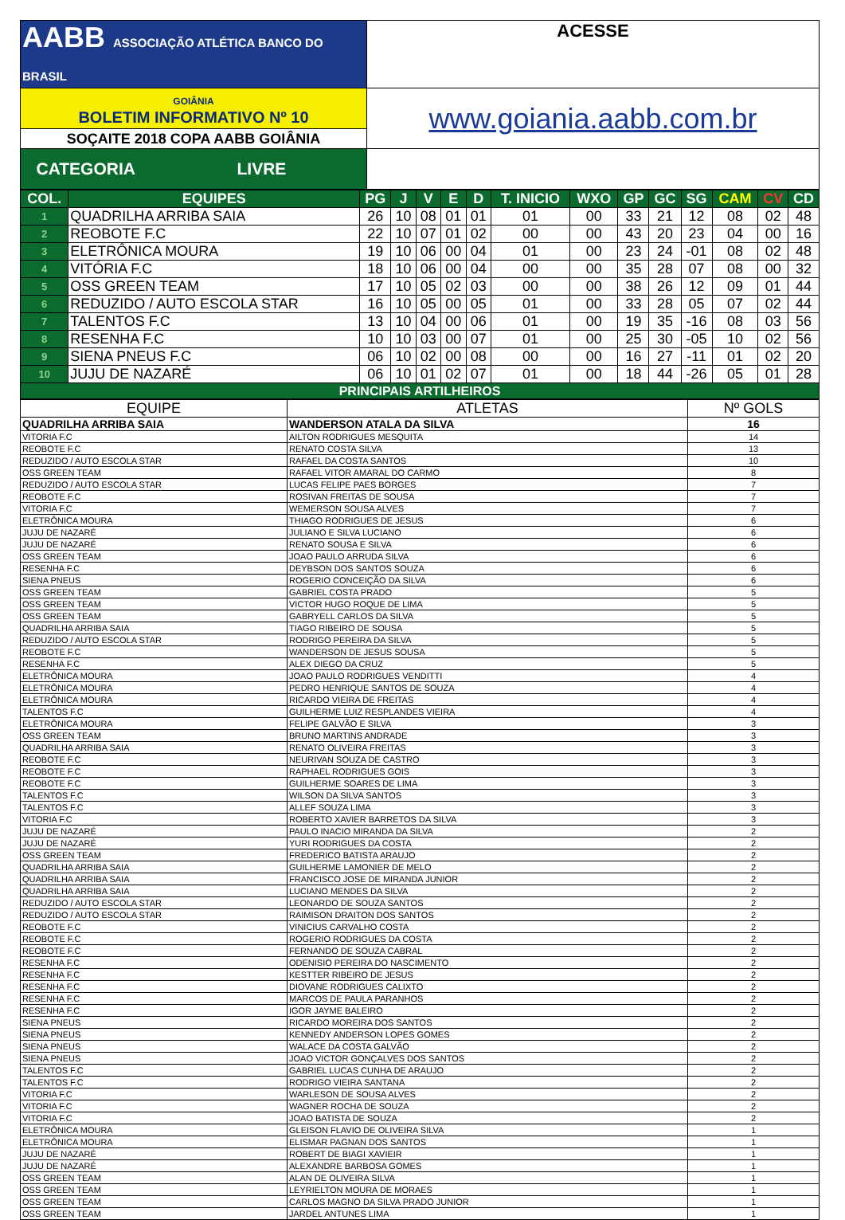| AABB ASSOCIAÇÃO ATLÉTICA BANCO DO BRASIL | ACESSE |
| GOIÂNIA BOLETIM INFORMATIVO Nº 10 | www.goiania.aabb.com.br |
| SOÇAITE 2018 COPA AABB GOIÂNIA | |
| CATEGORIA LIVRE | |
| COL. | EQUIPES | PG | J | V | E | D | T. INICIO | WXO | GP | GC | SG | CAM | CV | CD |
| 1 | QUADRILHA ARRIBA SAIA | 26 | 10 | 08 | 01 | 01 | 01 | 00 | 33 | 21 | 12 | 08 | 02 | 48 |
| 2 | REOBOTE F.C | 22 | 10 | 07 | 01 | 02 | 00 | 00 | 43 | 20 | 23 | 04 | 00 | 16 |
| 3 | ELETRÔNICA MOURA | 19 | 10 | 06 | 00 | 04 | 01 | 00 | 23 | 24 | -01 | 08 | 02 | 48 |
| 4 | VITÓRIA F.C | 18 | 10 | 06 | 00 | 04 | 00 | 00 | 35 | 28 | 07 | 08 | 00 | 32 |
| 5 | OSS GREEN TEAM | 17 | 10 | 05 | 02 | 03 | 00 | 00 | 38 | 26 | 12 | 09 | 01 | 44 |
| 6 | REDUZIDO / AUTO ESCOLA STAR | 16 | 10 | 05 | 00 | 05 | 01 | 00 | 33 | 28 | 05 | 07 | 02 | 44 |
| 7 | TALENTOS F.C | 13 | 10 | 04 | 00 | 06 | 01 | 00 | 19 | 35 | -16 | 08 | 03 | 56 |
| 8 | RESENHA F.C | 10 | 10 | 03 | 00 | 07 | 01 | 00 | 25 | 30 | -05 | 10 | 02 | 56 |
| 9 | SIENA PNEUS F.C | 06 | 10 | 02 | 00 | 08 | 00 | 00 | 16 | 27 | -11 | 01 | 02 | 20 |
| 10 | JUJU DE NAZARÉ | 06 | 10 | 01 | 02 | 07 | 01 | 00 | 18 | 44 | -26 | 05 | 01 | 28 |
| PRINCIPAIS ARTILHEIROS | | | | | | | | | | | | | | |
| EQUIPE | ATLETAS | Nº GOLS |
| QUADRILHA ARRIBA SAIA | WANDERSON ATALA DA SILVA | 16 |
| VITORIA F.C | AILTON RODRIGUES MESQUITA | 14 |
| REOBOTE F.C | RENATO COSTA SILVA | 13 |
| REDUZIDO / AUTO ESCOLA STAR | RAFAEL DA COSTA SANTOS | 10 |
| OSS GREEN TEAM | RAFAEL VITOR AMARAL DO CARMO | 8 |
| REDUZIDO / AUTO ESCOLA STAR | LUCAS FELIPE PAES BORGES | 7 |
| REOBOTE F.C | ROSIVAN FREITAS DE SOUSA | 7 |
| VITORIA F.C | WEMERSON SOUSA ALVES | 7 |
| ELETRÔNICA MOURA | THIAGO RODRIGUES DE JESUS | 6 |
| JUJU DE NAZARÉ | JULIANO E SILVA LUCIANO | 6 |
| JUJU DE NAZARÉ | RENATO SOUSA E SILVA | 6 |
| OSS GREEN TEAM | JOAO PAULO ARRUDA SILVA | 6 |
| RESENHA F.C | DEYBSON DOS SANTOS SOUZA | 6 |
| SIENA PNEUS | ROGERIO CONCEIÇÃO DA SILVA | 6 |
| OSS GREEN TEAM | GABRIEL COSTA PRADO | 5 |
| OSS GREEN TEAM | VICTOR HUGO ROQUE DE LIMA | 5 |
| OSS GREEN TEAM | GABRYELL CARLOS DA SILVA | 5 |
| QUADRILHA ARRIBA SAIA | TIAGO RIBEIRO DE SOUSA | 5 |
| REDUZIDO / AUTO ESCOLA STAR | RODRIGO PEREIRA DA SILVA | 5 |
| REOBOTE F.C | WANDERSON DE JESUS SOUSA | 5 |
| RESENHA F.C | ALEX DIEGO DA CRUZ | 5 |
| ELETRÔNICA MOURA | JOAO PAULO RODRIGUES VENDITTI | 4 |
| ELETRÔNICA MOURA | PEDRO HENRIQUE SANTOS DE SOUZA | 4 |
| ELETRÔNICA MOURA | RICARDO VIEIRA DE FREITAS | 4 |
| TALENTOS F.C | GUILHERME LUIZ RESPLANDES VIEIRA | 4 |
| ELETRÔNICA MOURA | FELIPE GALVÃO E SILVA | 3 |
| OSS GREEN TEAM | BRUNO MARTINS ANDRADE | 3 |
| QUADRILHA ARRIBA SAIA | RENATO OLIVEIRA FREITAS | 3 |
| REOBOTE F.C | NEURIVAN SOUZA DE CASTRO | 3 |
| REOBOTE F.C | RAPHAEL RODRIGUES GOIS | 3 |
| REOBOTE F.C | GUILHERME SOARES DE LIMA | 3 |
| TALENTOS F.C | WILSON DA SILVA SANTOS | 3 |
| TALENTOS F.C | ALLEF SOUZA LIMA | 3 |
| VITORIA F.C | ROBERTO XAVIER BARRETOS DA SILVA | 3 |
| JUJU DE NAZARÉ | PAULO INACIO MIRANDA DA SILVA | 2 |
| JUJU DE NAZARÉ | YURI RODRIGUES DA COSTA | 2 |
| OSS GREEN TEAM | FREDERICO BATISTA ARAUJO | 2 |
| QUADRILHA ARRIBA SAIA | GUILHERME LAMONIER DE MELO | 2 |
| QUADRILHA ARRIBA SAIA | FRANCISCO JOSE DE MIRANDA JUNIOR | 2 |
| QUADRILHA ARRIBA SAIA | LUCIANO MENDES DA SILVA | 2 |
| REDUZIDO / AUTO ESCOLA STAR | LEONARDO DE SOUZA SANTOS | 2 |
| REDUZIDO / AUTO ESCOLA STAR | RAIMISON DRAITON DOS SANTOS | 2 |
| REOBOTE F.C | VINICIUS CARVALHO COSTA | 2 |
| REOBOTE F.C | ROGERIO RODRIGUES DA COSTA | 2 |
| REOBOTE F.C | FERNANDO DE SOUZA CABRAL | 2 |
| RESENHA F.C | ODENISIO PEREIRA DO NASCIMENTO | 2 |
| RESENHA F.C | KESTTER RIBEIRO DE JESUS | 2 |
| RESENHA F.C | DIOVANE RODRIGUES CALIXTO | 2 |
| RESENHA F.C | MARCOS DE PAULA PARANHOS | 2 |
| RESENHA F.C | IGOR JAYME BALEIRO | 2 |
| SIENA PNEUS | RICARDO MOREIRA DOS SANTOS | 2 |
| SIENA PNEUS | KENNEDY ANDERSON LOPES GOMES | 2 |
| SIENA PNEUS | WALACE DA COSTA GALVÃO | 2 |
| SIENA PNEUS | JOAO VICTOR GONÇALVES DOS SANTOS | 2 |
| TALENTOS F.C | GABRIEL LUCAS CUNHA DE ARAUJO | 2 |
| TALENTOS F.C | RODRIGO VIEIRA SANTANA | 2 |
| VITORIA F.C | WARLESON DE SOUSA ALVES | 2 |
| VITORIA F.C | WAGNER ROCHA DE SOUZA | 2 |
| VITORIA F.C | JOAO BATISTA DE SOUZA | 2 |
| ELETRÔNICA MOURA | GLEISON FLAVIO DE OLIVEIRA SILVA | 1 |
| ELETRÔNICA MOURA | ELISMAR PAGNAN DOS SANTOS | 1 |
| JUJU DE NAZARÉ | ROBERT DE BIAGI XAVIEIR | 1 |
| JUJU DE NAZARÉ | ALEXANDRE BARBOSA GOMES | 1 |
| OSS GREEN TEAM | ALAN DE OLIVEIRA SILVA | 1 |
| OSS GREEN TEAM | LEYRIELTON MOURA DE MORAES | 1 |
| OSS GREEN TEAM | CARLOS MAGNO DA SILVA PRADO JUNIOR | 1 |
| OSS GREEN TEAM | JARDEL ANTUNES LIMA | 1 |